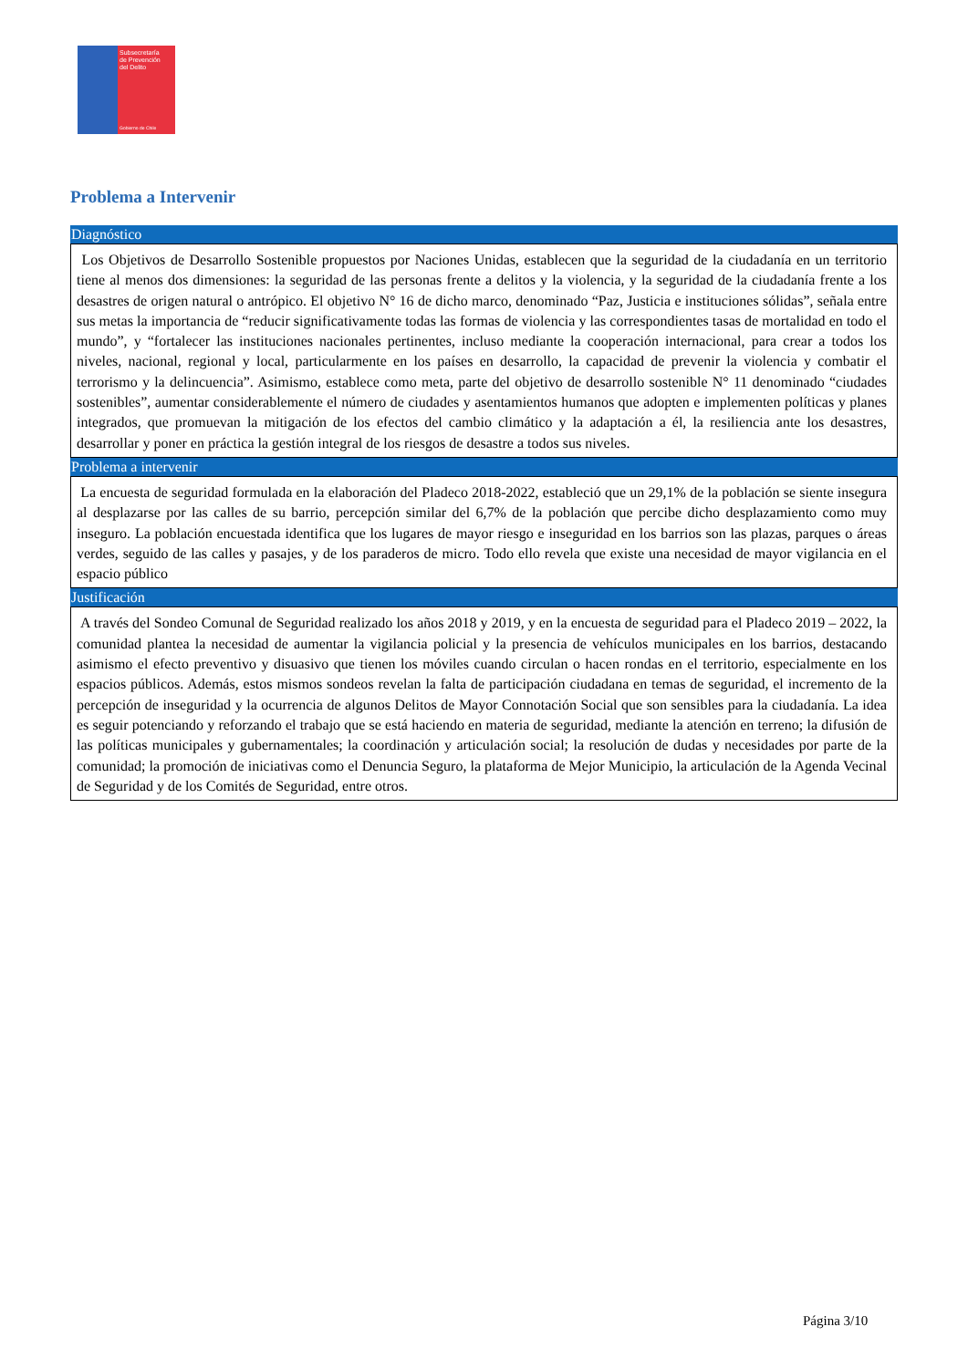Subsecretaría
de Prevención
del Delito
Gobierno de Chile
Problema a Intervenir
Diagnóstico
Los Objetivos de Desarrollo Sostenible propuestos por Naciones Unidas, establecen que la seguridad de la ciudadanía en un territorio tiene al menos dos dimensiones: la seguridad de las personas frente a delitos y la violencia, y la seguridad de la ciudadanía frente a los desastres de origen natural o antrópico. El objetivo N° 16 de dicho marco, denominado “Paz, Justicia e instituciones sólidas”, señala entre sus metas la importancia de “reducir significativamente todas las formas de violencia y las correspondientes tasas de mortalidad en todo el mundo”, y “fortalecer las instituciones nacionales pertinentes, incluso mediante la cooperación internacional, para crear a todos los niveles, nacional, regional y local, particularmente en los países en desarrollo, la capacidad de prevenir la violencia y combatir el terrorismo y la delincuencia”. Asimismo, establece como meta, parte del objetivo de desarrollo sostenible N° 11 denominado “ciudades sostenibles”, aumentar considerablemente el número de ciudades y asentamientos humanos que adopten e implementen políticas y planes integrados, que promuevan la mitigación de los efectos del cambio climático y la adaptación a él, la resiliencia ante los desastres, desarrollar y poner en práctica la gestión integral de los riesgos de desastre a todos sus niveles.
Problema a intervenir
La encuesta de seguridad formulada en la elaboración del Pladeco 2018-2022, estableció que un 29,1% de la población se siente insegura al desplazarse por las calles de su barrio, percepción similar del 6,7% de la población que percibe dicho desplazamiento como muy inseguro. La población encuestada identifica que los lugares de mayor riesgo e inseguridad en los barrios son las plazas, parques o áreas verdes, seguido de las calles y pasajes, y de los paraderos de micro. Todo ello revela que existe una necesidad de mayor vigilancia en el espacio público
Justificación
A través del Sondeo Comunal de Seguridad realizado los años 2018 y 2019, y en la encuesta de seguridad para el Pladeco 2019 – 2022, la comunidad plantea la necesidad de aumentar la vigilancia policial y la presencia de vehículos municipales en los barrios, destacando asimismo el efecto preventivo y disuasivo que tienen los móviles cuando circulan o hacen rondas en el territorio, especialmente en los espacios públicos. Además, estos mismos sondeos revelan la falta de participación ciudadana en temas de seguridad, el incremento de la percepción de inseguridad y la ocurrencia de algunos Delitos de Mayor Connotación Social que son sensibles para la ciudadanía. La idea es seguir potenciando y reforzando el trabajo que se está haciendo en materia de seguridad, mediante la atención en terreno; la difusión de las políticas municipales y gubernamentales; la coordinación y articulación social; la resolución de dudas y necesidades por parte de la comunidad; la promoción de iniciativas como el Denuncia Seguro, la plataforma de Mejor Municipio, la articulación de la Agenda Vecinal de Seguridad y de los Comités de Seguridad, entre otros.
Página 3/10